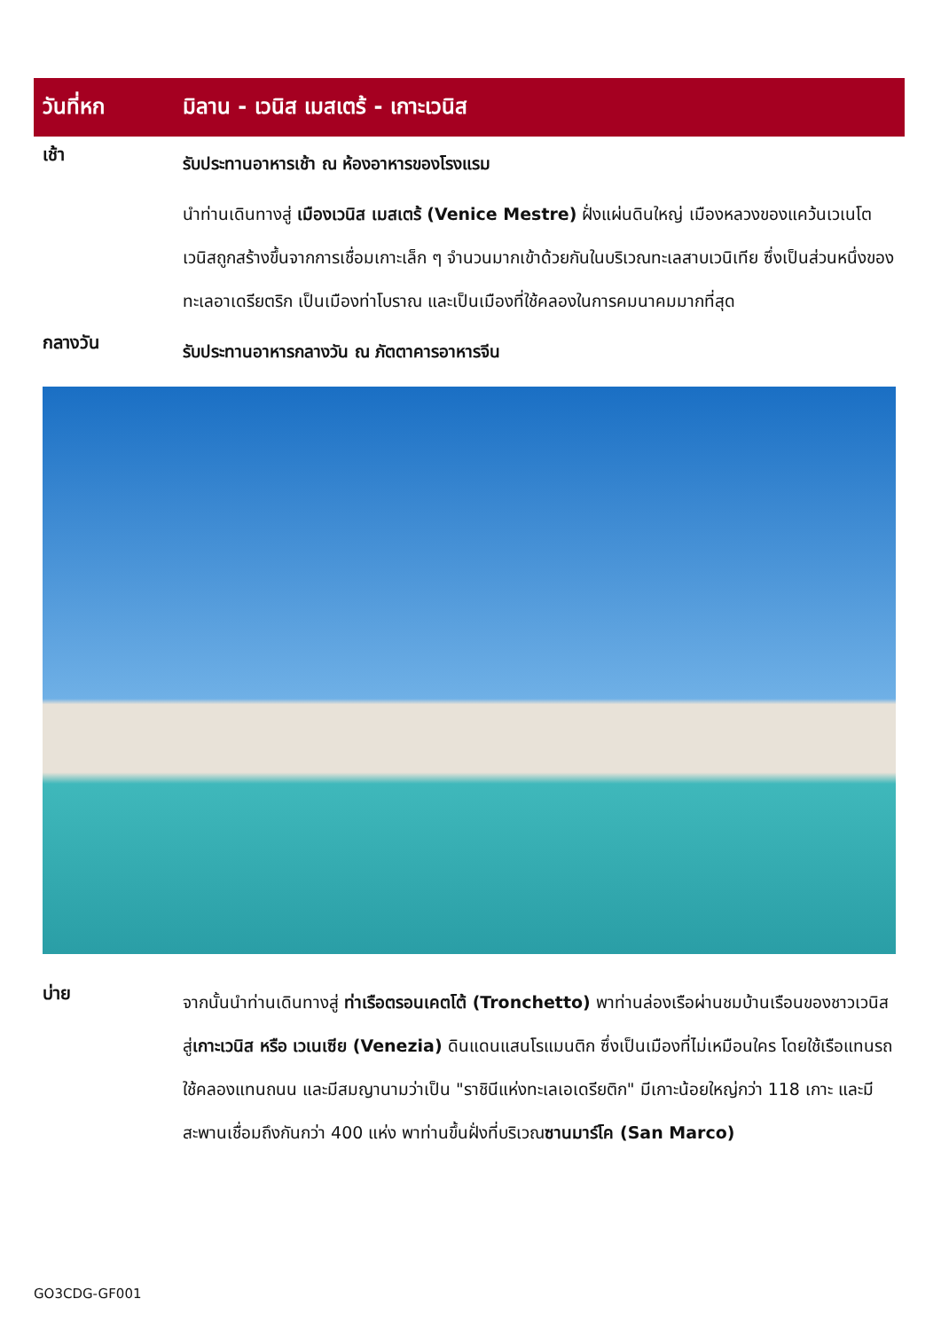วันที่หก
มิลาน - เวนิส เมสเตร้ - เกาะเวนิส
เช้า
รับประทานอาหารเช้า ณ ห้องอาหารของโรงแรม
นำท่านเดินทางสู่ เมืองเวนิส เมสเตร้ (Venice Mestre) ฝั่งแผ่นดินใหญ่ เมืองหลวงของแคว้นเวเนโต เวนิสถูกสร้างขึ้นจากการเชื่อมเกาะเล็ก ๆ จำนวนมากเข้าด้วยกันในบริเวณทะเลสาบเวนิเทีย ซึ่งเป็นส่วนหนึ่งของทะเลอาเดรียตริก เป็นเมืองท่าโบราณ และเป็นเมืองที่ใช้คลองในการคมนาคมมากที่สุด
กลางวัน
รับประทานอาหารกลางวัน ณ ภัตตาคารอาหารจีน
บ่าย
จากนั้นนำท่านเดินทางสู่ ท่าเรือตรอนเคตโต้ (Tronchetto) พาท่านล่องเรือผ่านชมบ้านเรือนของชาวเวนิสสู่เกาะเวนิส หรือ เวเนเซีย (Venezia) ดินแดนแสนโรแมนติก ซึ่งเป็นเมืองที่ไม่เหมือนใคร โดยใช้เรือแทนรถ ใช้คลองแทนถนน และมีสมญานามว่าเป็น "ราชินีแห่งทะเลเอเดรียติก" มีเกาะน้อยใหญ่กว่า 118 เกาะ และมีสะพานเชื่อมถึงกันกว่า 400 แห่ง พาท่านขึ้นฝั่งที่บริเวณซานมาร์โค (San Marco)
GO3CDG-GF001